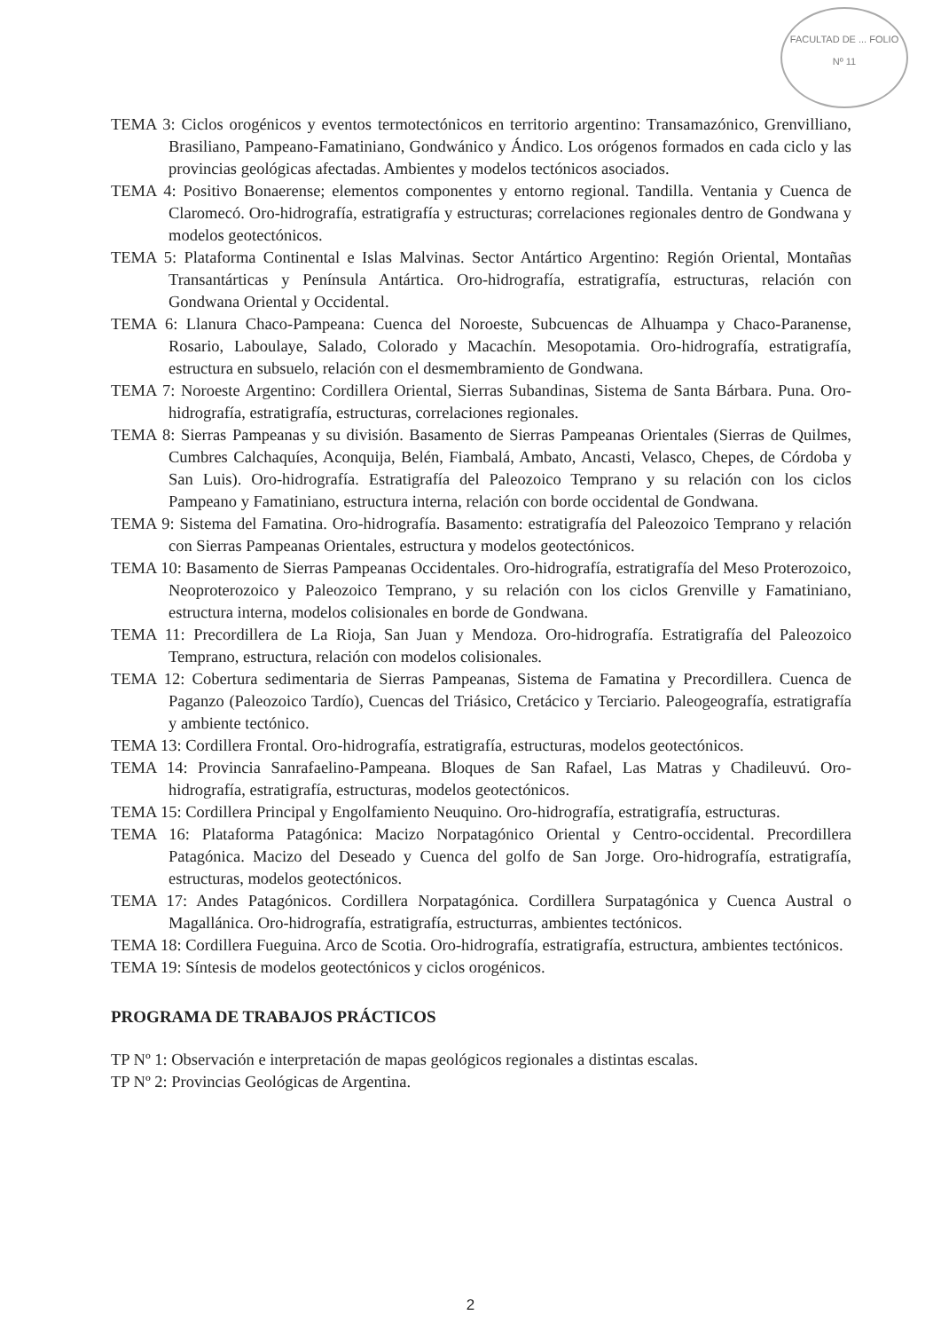FACULTAD DE ... FOLIO
Nº 11
TEMA 3: Ciclos orogénicos y eventos termotectónicos en territorio argentino: Transamazónico, Grenvilliano, Brasiliano, Pampeano-Famatiniano, Gondwánico y Ándico. Los orógenos formados en cada ciclo y las provincias geológicas afectadas. Ambientes y modelos tectónicos asociados.
TEMA 4: Positivo Bonaerense; elementos componentes y entorno regional. Tandilla. Ventania y Cuenca de Claromecó. Oro-hidrografía, estratigrafía y estructuras; correlaciones regionales dentro de Gondwana y modelos geotectónicos.
TEMA 5: Plataforma Continental e Islas Malvinas. Sector Antártico Argentino: Región Oriental, Montañas Transantárticas y Península Antártica. Oro-hidrografía, estratigrafía, estructuras, relación con Gondwana Oriental y Occidental.
TEMA 6: Llanura Chaco-Pampeana: Cuenca del Noroeste, Subcuencas de Alhuampa y Chaco-Paranense, Rosario, Laboulaye, Salado, Colorado y Macachín. Mesopotamia. Oro-hidrografía, estratigrafía, estructura en subsuelo, relación con el desmembramiento de Gondwana.
TEMA 7: Noroeste Argentino: Cordillera Oriental, Sierras Subandinas, Sistema de Santa Bárbara. Puna. Oro-hidrografía, estratigrafía, estructuras, correlaciones regionales.
TEMA 8: Sierras Pampeanas y su división. Basamento de Sierras Pampeanas Orientales (Sierras de Quilmes, Cumbres Calchaquíes, Aconquija, Belén, Fiambalá, Ambato, Ancasti, Velasco, Chepes, de Córdoba y San Luis). Oro-hidrografía. Estratigrafía del Paleozoico Temprano y su relación con los ciclos Pampeano y Famatiniano, estructura interna, relación con borde occidental de Gondwana.
TEMA 9: Sistema del Famatina. Oro-hidrografía. Basamento: estratigrafía del Paleozoico Temprano y relación con Sierras Pampeanas Orientales, estructura y modelos geotectónicos.
TEMA 10: Basamento de Sierras Pampeanas Occidentales. Oro-hidrografía, estratigrafía del Meso Proterozoico, Neoproterozoico y Paleozoico Temprano, y su relación con los ciclos Grenville y Famatiniano, estructura interna, modelos colisionales en borde de Gondwana.
TEMA 11: Precordillera de La Rioja, San Juan y Mendoza. Oro-hidrografía. Estratigrafía del Paleozoico Temprano, estructura, relación con modelos colisionales.
TEMA 12: Cobertura sedimentaria de Sierras Pampeanas, Sistema de Famatina y Precordillera. Cuenca de Paganzo (Paleozoico Tardío), Cuencas del Triásico, Cretácico y Terciario. Paleogeografía, estratigrafía y ambiente tectónico.
TEMA 13: Cordillera Frontal. Oro-hidrografía, estratigrafía, estructuras, modelos geotectónicos.
TEMA 14: Provincia Sanrafaelino-Pampeana. Bloques de San Rafael, Las Matras y Chadileuvú. Oro-hidrografía, estratigrafía, estructuras, modelos geotectónicos.
TEMA 15: Cordillera Principal y Engolfamiento Neuquino. Oro-hidrografía, estratigrafía, estructuras.
TEMA 16: Plataforma Patagónica: Macizo Norpatagónico Oriental y Centro-occidental. Precordillera Patagónica. Macizo del Deseado y Cuenca del golfo de San Jorge. Oro-hidrografía, estratigrafía, estructuras, modelos geotectónicos.
TEMA 17: Andes Patagónicos. Cordillera Norpatagónica. Cordillera Surpatagónica y Cuenca Austral o Magallánica. Oro-hidrografía, estratigrafía, estructurras, ambientes tectónicos.
TEMA 18: Cordillera Fueguina. Arco de Scotia. Oro-hidrografía, estratigrafía, estructura, ambientes tectónicos.
TEMA 19: Síntesis de modelos geotectónicos y ciclos orogénicos.
PROGRAMA DE TRABAJOS PRÁCTICOS
TP Nº 1: Observación e interpretación de mapas geológicos regionales a distintas escalas.
TP Nº 2: Provincias Geológicas de Argentina.
2